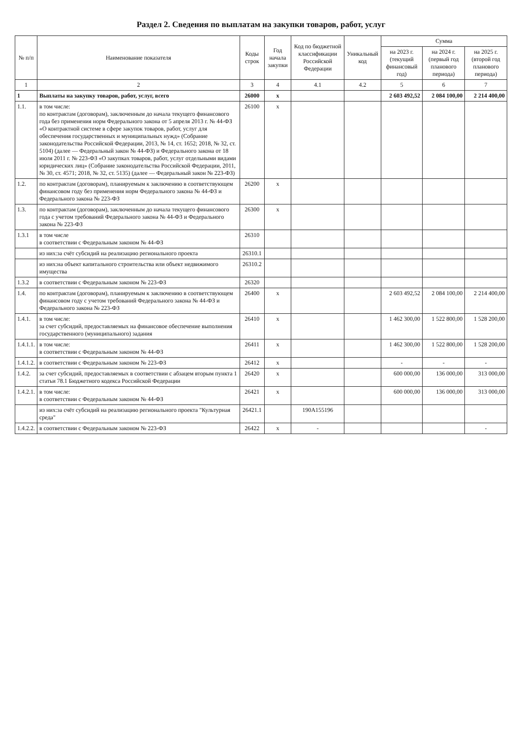Раздел 2. Сведения по выплатам на закупки товаров, работ, услуг
| № п/п | Наименование показателя | Коды строк | Год начала закупки | Код по бюджетной классификации Российской Федерации | Уникальный код | Сумма | | |
| --- | --- | --- | --- | --- | --- | --- | --- | --- |
| | | | | | | на 2023 г. (текущий финансовый год) | на 2024 г. (первый год планового периода) | на 2025 г. (второй год планового периода) |
| 1 | 2 | 3 | 4 | 4.1 | 4.2 | 5 | 6 | 7 |
| 1 | Выплаты на закупку товаров, работ, услуг, всего | 26000 | x | | | 2 603 492,52 | 2 084 100,00 | 2 214 400,00 |
| 1.1. | в том числе: по контрактам (договорам), заключенным до начала текущего финансового года без применения норм Федерального закона от 5 апреля 2013 г. № 44-ФЗ «О контрактной системе в сфере закупок товаров, работ, услуг для обеспечения государственных и муниципальных нужд» (Собрание законодательства Российской Федерации, 2013, № 14, ст. 1652; 2018, № 32, ст. 5104) (далее — Федеральный закон № 44-ФЗ) и Федерального закона от 18 июля 2011 г. № 223-ФЗ «О закупках товаров, работ, услуг отдельными видами юридических лиц» (Собрание законодательства Российской Федерации, 2011, № 30, ст. 4571; 2018, № 32, ст. 5135) (далее — Федеральный закон № 223-ФЗ) | 26100 | x | | | | | |
| 1.2. | по контрактам (договорам), планируемым к заключению в соответствующем финансовом году без применения норм Федерального закона № 44-ФЗ и Федерального закона № 223-ФЗ | 26200 | x | | | | | |
| 1.3. | по контрактам (договорам), заключенным до начала текущего финансового года с учетом требований Федерального закона № 44-ФЗ и Федерального закона № 223-ФЗ | 26300 | x | | | | | |
| 1.3.1 | в том числе в соответствии с Федеральным законом № 44-ФЗ | 26310 | | | | | | |
| | из них:за счёт субсидий на реализацию регионального проекта | 26310.1 | | | | | | |
| | из них:на объект капитального строительства или объект недвижимого имущества | 26310.2 | | | | | | |
| 1.3.2 | в соответствии с Федеральным законом № 223-ФЗ | 26320 | | | | | | |
| 1.4. | по контрактам (договорам), планируемым к заключению в соответствующем финансовом году с учетом требований Федерального закона № 44-ФЗ и Федерального закона № 223-ФЗ | 26400 | x | | | 2 603 492,52 | 2 084 100,00 | 2 214 400,00 |
| 1.4.1. | в том числе: за счет субсидий, предоставляемых на финансовое обеспечение выполнения государственного (муниципального) задания | 26410 | x | | | 1 462 300,00 | 1 522 800,00 | 1 528 200,00 |
| 1.4.1.1. | в том числе: в соответствии с Федеральным законом № 44-ФЗ | 26411 | x | | | 1 462 300,00 | 1 522 800,00 | 1 528 200,00 |
| 1.4.1.2. | в соответствии с Федеральным законом № 223-ФЗ | 26412 | x | | | - | - | - |
| 1.4.2. | за счет субсидий, предоставляемых в соответствии с абзацем вторым пункта 1 статьи 78.1 Бюджетного кодекса Российской Федерации | 26420 | x | | | 600 000,00 | 136 000,00 | 313 000,00 |
| 1.4.2.1. | в том числе: в соответствии с Федеральным законом № 44-ФЗ | 26421 | x | | | 600 000,00 | 136 000,00 | 313 000,00 |
| | из них:за счёт субсидий на реализацию регионального проекта "Культурная среда" | 26421.1 | | 190A155196 | | | | |
| 1.4.2.2. | в соответствии с Федеральным законом № 223-ФЗ | 26422 | x | - | | | | - |